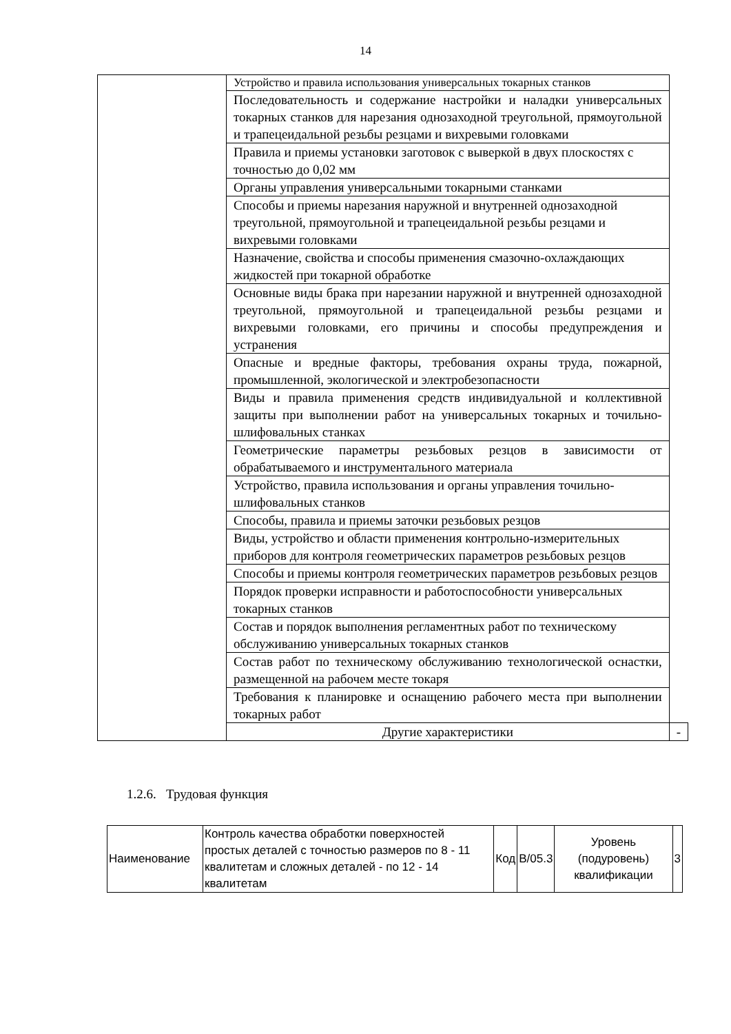14
| | Устройство и правила использования универсальных токарных станков | |
| | Последовательность и содержание настройки и наладки универсальных токарных станков для нарезания однозаходной треугольной, прямоугольной и трапецеидальной резьбы резцами и вихревыми головками | |
| | Правила и приемы установки заготовок с выверкой в двух плоскостях с точностью до 0,02 мм | |
| | Органы управления универсальными токарными станками | |
| | Способы и приемы нарезания наружной и внутренней однозаходной треугольной, прямоугольной и трапецеидальной резьбы резцами и вихревыми головками | |
| | Назначение, свойства и способы применения смазочно-охлаждающих жидкостей при токарной обработке | |
| | Основные виды брака при нарезании наружной и внутренней однозаходной треугольной, прямоугольной и трапецеидальной резьбы резцами и вихревыми головками, его причины и способы предупреждения и устранения | |
| | Опасные и вредные факторы, требования охраны труда, пожарной, промышленной, экологической и электробезопасности | |
| | Виды и правила применения средств индивидуальной и коллективной защиты при выполнении работ на универсальных токарных и точильно-шлифовальных станках | |
| | Геометрические параметры резьбовых резцов в зависимости от обрабатываемого и инструментального материала | |
| | Устройство, правила использования и органы управления точильно-шлифовальных станков | |
| | Способы, правила и приемы заточки резьбовых резцов | |
| | Виды, устройство и области применения контрольно-измерительных приборов для контроля геометрических параметров резьбовых резцов | |
| | Способы и приемы контроля геометрических параметров резьбовых резцов | |
| | Порядок проверки исправности и работоспособности универсальных токарных станков | |
| | Состав и порядок выполнения регламентных работ по техническому обслуживанию универсальных токарных станков | |
| | Состав работ по техническому обслуживанию технологической оснастки, размещенной на рабочем месте токаря | |
| | Требования к планировке и оснащению рабочего места при выполнении токарных работ | |
| | Другие характеристики | - |
1.2.6. Трудовая функция
| Наименование | Контроль качества обработки поверхностей простых деталей с точностью размеров по 8 - 11 квалитетам и сложных деталей - по 12 - 14 квалитетам | Код | B/05.3 | Уровень (подуровень) квалификации | 3 |